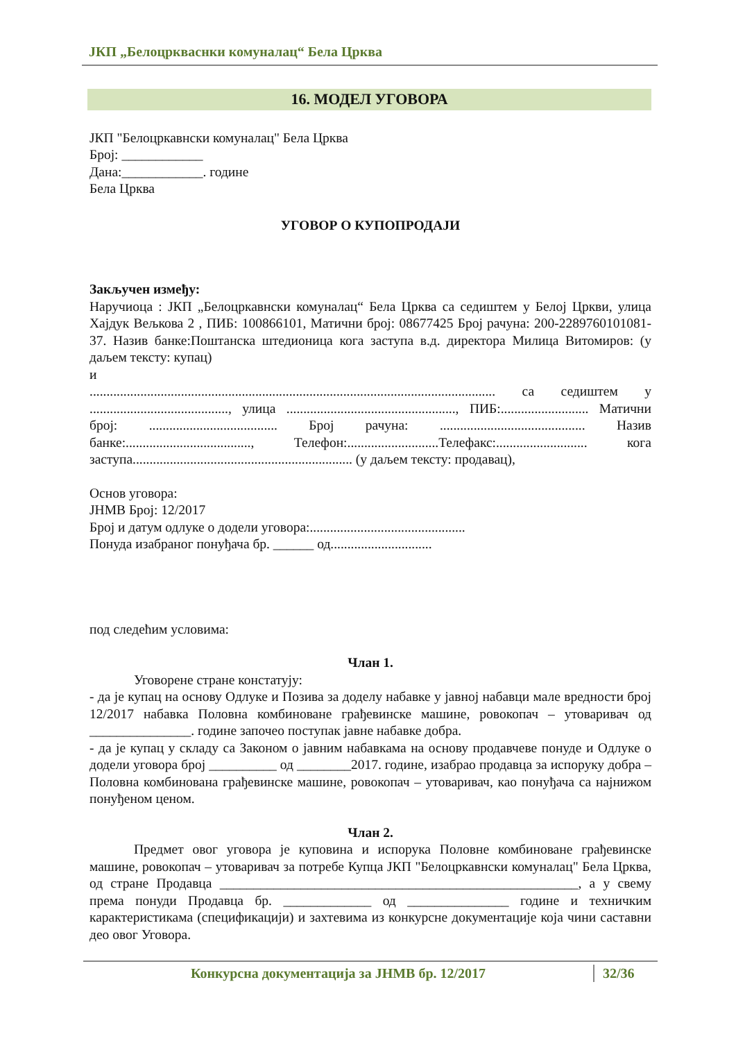ЈКП „Белоцркваснки комуналац“ Бела Црква
16. МОДЕЛ УГОВОРА
ЈКП "Белоцркавнски комуналац" Бела Црква
Број: ____________
Дана:____________. године
Бела Црква
УГОВОР О КУПОПРОДАЈИ
Закључен између:
Наручиоца : ЈКП „Белоцркавнски комуналац“ Бела Црква са седиштем у Белој Цркви, улица Хајдук Вељкова 2 , ПИБ: 100866101, Матични број: 08677425 Број рачуна: 200-2289760101081-37. Назив банке:Поштанска штедионица кога заступа в.д. директора Милица Витомиров: (у даљем тексту: купац)
и
........................................................................................................................ са седиштем у ........................................., улица .................................................., ПИБ:.......................... Матични број: ...................................... Број рачуна: ........................................... Назив банке:....................................., Телефон:...........................Телефакс:........................... кога заступа................................................................. (у даљем тексту: продавац),
Основ уговора:
ЈНМВ Број: 12/2017
Број и датум одлуке о додели уговора:..............................................
Понуда изабраног понуђача бр. ______ од..............................
под следећим условима:
Члан 1.
Уговорене стране констатују:
- да је купац на основу Одлуке и Позива за доделу набавке у јавној набавци мале вредности број 12/2017 набавка Половна комбиноване грађевинске машине, ровокопач – утоваривач од _______________. године започео поступак јавне набавке добра.
- да је купац у складу са Законом о јавним набавкама на основу продавчеве понуде и Одлуке о додели уговора број __________ од ________2017. године, изабрао продавца за испоруку добра – Половна комбинована грађевинске машине, ровокопач – утоваривач, као понуђача са најнижом понуђеном ценом.
Члан 2.
Предмет овог уговора је куповина и испорука Половне комбиноване грађевинске машине, ровокопач – утоваривач за потребе Купца ЈКП "Белоцркавнски комуналац" Бела Црква, од стране Продавца _____________________________________________________, а у свему према понуди Продавца бр. _____________ од _______________ године и техничким карактеристикама (спецификацији) и захтевима из конкурсне документације која чини саставни део овог Уговора.
Конкурсна документација за ЈНМВ бр. 12/2017 32/36